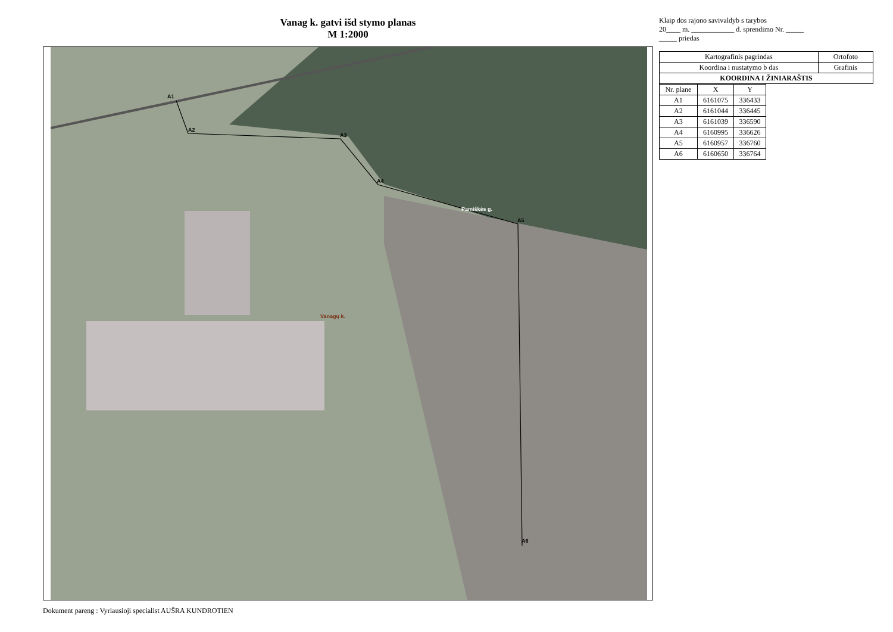Vanag k. gatvi išd stymo planas
M 1:2000
A1
A2
A3
A4
A5
A6
Pamiškės g.
Vanagų k.
Dokument pareng : Vyriausioji specialist AUŠRA KUNDROTIEN
Klaip dos rajono savivaldyb s tarybos
20____ m. ____________ d. sprendimo Nr. _____
_____ priedas
| Kartografinis pagrindas | Ortofoto |
| Koordina i nustatymo b das | Grafinis |
| KOORDINA I ŽINIARAŠTIS | |
| Nr. plane | X | Y |
| --- | --- | --- |
| A1 | 6161075 | 336433 |
| A2 | 6161044 | 336445 |
| A3 | 6161039 | 336590 |
| A4 | 6160995 | 336626 |
| A5 | 6160957 | 336760 |
| A6 | 6160650 | 336764 |